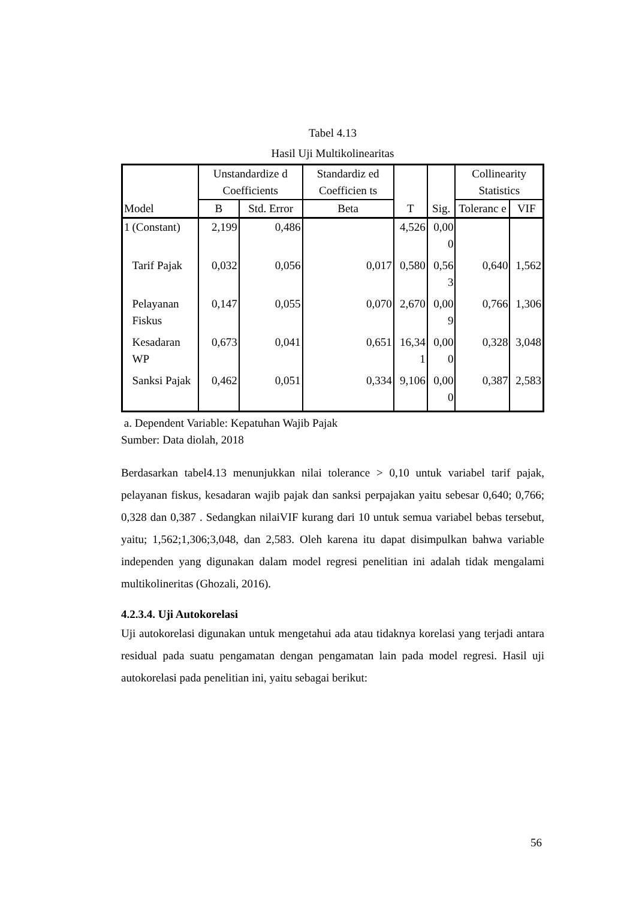Tabel 4.13
Hasil Uji Multikolinearitas
| Model | | Unstandardize d Coefficients | | Standardiz ed Coefficien ts | T | Sig. | Collinearity Statistics | |
| --- | --- | --- | --- | --- | --- | --- | --- | --- |
| | | B | Std. Error | Beta | | | Toleranc e | VIF |
| 1 | (Constant) | 2,199 | 0,486 | | 4,526 | 0,00 0 | | |
| | Tarif Pajak | 0,032 | 0,056 | 0,017 | 0,580 | 0,56 3 | 0,640 | 1,562 |
| | Pelayanan Fiskus | 0,147 | 0,055 | 0,070 | 2,670 | 0,00 9 | 0,766 | 1,306 |
| | Kesadaran WP | 0,673 | 0,041 | 0,651 | 16,34 1 | 0,00 0 | 0,328 | 3,048 |
| | Sanksi Pajak | 0,462 | 0,051 | 0,334 | 9,106 | 0,00 0 | 0,387 | 2,583 |
a. Dependent Variable: Kepatuhan Wajib Pajak
Sumber: Data diolah, 2018
Berdasarkan tabel4.13 menunjukkan nilai tolerance > 0,10 untuk variabel tarif pajak, pelayanan fiskus, kesadaran wajib pajak dan sanksi perpajakan yaitu sebesar 0,640; 0,766; 0,328 dan 0,387 . Sedangkan nilaiVIF kurang dari 10 untuk semua variabel bebas tersebut, yaitu; 1,562;1,306;3,048, dan 2,583. Oleh karena itu dapat disimpulkan bahwa variable independen yang digunakan dalam model regresi penelitian ini adalah tidak mengalami multikolineritas (Ghozali, 2016).
4.2.3.4. Uji Autokorelasi
Uji autokorelasi digunakan untuk mengetahui ada atau tidaknya korelasi yang terjadi antara residual pada suatu pengamatan dengan pengamatan lain pada model regresi. Hasil uji autokorelasi pada penelitian ini, yaitu sebagai berikut:
56